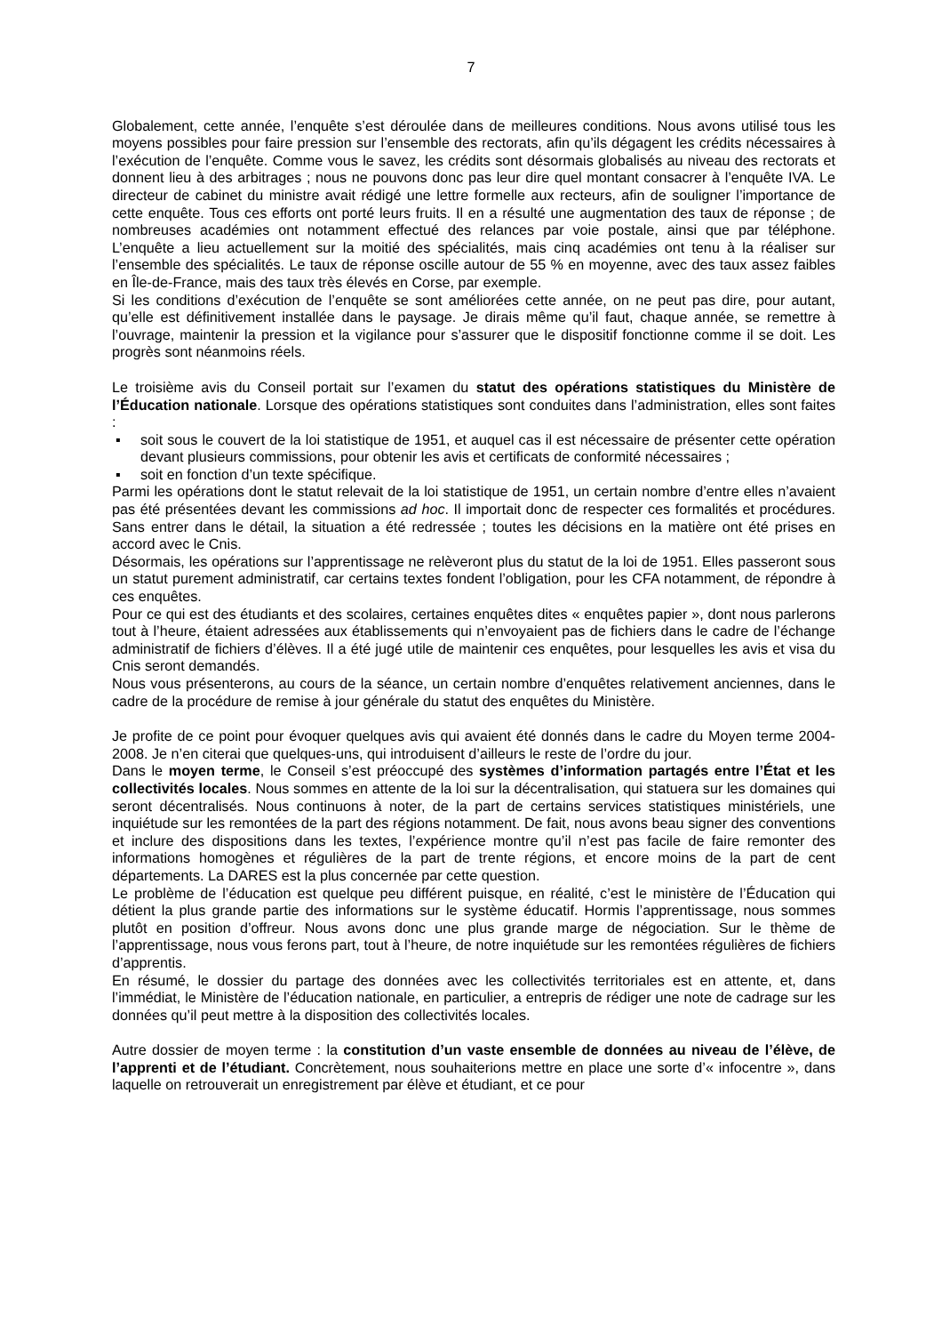7
Globalement, cette année, l’enquête s’est déroulée dans de meilleures conditions. Nous avons utilisé tous les moyens possibles pour faire pression sur l’ensemble des rectorats, afin qu’ils dégagent les crédits nécessaires à l’exécution de l’enquête. Comme vous le savez, les crédits sont désormais globalisés au niveau des rectorats et donnent lieu à des arbitrages ; nous ne pouvons donc pas leur dire quel montant consacrer à l’enquête IVA. Le directeur de cabinet du ministre avait rédigé une lettre formelle aux recteurs, afin de souligner l’importance de cette enquête. Tous ces efforts ont porté leurs fruits. Il en a résulté une augmentation des taux de réponse ; de nombreuses académies ont notamment effectué des relances par voie postale, ainsi que par téléphone. L’enquête a lieu actuellement sur la moitié des spécialités, mais cinq académies ont tenu à la réaliser sur l’ensemble des spécialités. Le taux de réponse oscille autour de 55 % en moyenne, avec des taux assez faibles en Île-de-France, mais des taux très élevés en Corse, par exemple.
Si les conditions d’exécution de l’enquête se sont améliorées cette année, on ne peut pas dire, pour autant, qu’elle est définitivement installée dans le paysage. Je dirais même qu’il faut, chaque année, se remettre à l’ouvrage, maintenir la pression et la vigilance pour s’assurer que le dispositif fonctionne comme il se doit. Les progrès sont néanmoins réels.
Le troisième avis du Conseil portait sur l’examen du statut des opérations statistiques du Ministère de l’Éducation nationale. Lorsque des opérations statistiques sont conduites dans l’administration, elles sont faites :
▪ soit sous le couvert de la loi statistique de 1951, et auquel cas il est nécessaire de présenter cette opération devant plusieurs commissions, pour obtenir les avis et certificats de conformité nécessaires ;
▪ soit en fonction d’un texte spécifique.
Parmi les opérations dont le statut relevait de la loi statistique de 1951, un certain nombre d’entre elles n’avaient pas été présentées devant les commissions ad hoc. Il importait donc de respecter ces formalités et procédures. Sans entrer dans le détail, la situation a été redressée ; toutes les décisions en la matière ont été prises en accord avec le Cnis.
Désormais, les opérations sur l’apprentissage ne relèveront plus du statut de la loi de 1951. Elles passeront sous un statut purement administratif, car certains textes fondent l’obligation, pour les CFA notamment, de répondre à ces enquêtes.
Pour ce qui est des étudiants et des scolaires, certaines enquêtes dites « enquêtes papier », dont nous parlerons tout à l’heure, étaient adressées aux établissements qui n’envoyaient pas de fichiers dans le cadre de l’échange administratif de fichiers d’élèves. Il a été jugé utile de maintenir ces enquêtes, pour lesquelles les avis et visa du Cnis seront demandés.
Nous vous présenterons, au cours de la séance, un certain nombre d’enquêtes relativement anciennes, dans le cadre de la procédure de remise à jour générale du statut des enquêtes du Ministère.
Je profite de ce point pour évoquer quelques avis qui avaient été donnés dans le cadre du Moyen terme 2004-2008. Je n’en citerai que quelques-uns, qui introduisent d’ailleurs le reste de l’ordre du jour.
Dans le moyen terme, le Conseil s’est préoccupé des systèmes d’information partagés entre l’État et les collectivités locales. Nous sommes en attente de la loi sur la décentralisation, qui statuera sur les domaines qui seront décentralisés. Nous continuons à noter, de la part de certains services statistiques ministériels, une inquiétude sur les remontées de la part des régions notamment. De fait, nous avons beau signer des conventions et inclure des dispositions dans les textes, l’expérience montre qu’il n’est pas facile de faire remonter des informations homogènes et régulières de la part de trente régions, et encore moins de la part de cent départements. La DARES est la plus concernée par cette question.
Le problème de l’éducation est quelque peu différent puisque, en réalité, c’est le ministère de l’Éducation qui détient la plus grande partie des informations sur le système éducatif. Hormis l’apprentissage, nous sommes plutôt en position d’offreur. Nous avons donc une plus grande marge de négociation. Sur le thème de l’apprentissage, nous vous ferons part, tout à l’heure, de notre inquiétude sur les remontées régulières de fichiers d’apprentis.
En résumé, le dossier du partage des données avec les collectivités territoriales est en attente, et, dans l’immédiat, le Ministère de l’éducation nationale, en particulier, a entrepris de rédiger une note de cadrage sur les données qu’il peut mettre à la disposition des collectivités locales.
Autre dossier de moyen terme : la constitution d’un vaste ensemble de données au niveau de l’élève, de l’apprenti et de l’étudiant. Concrètement, nous souhaiterions mettre en place une sorte d’« infocentre », dans laquelle on retrouverait un enregistrement par élève et étudiant, et ce pour